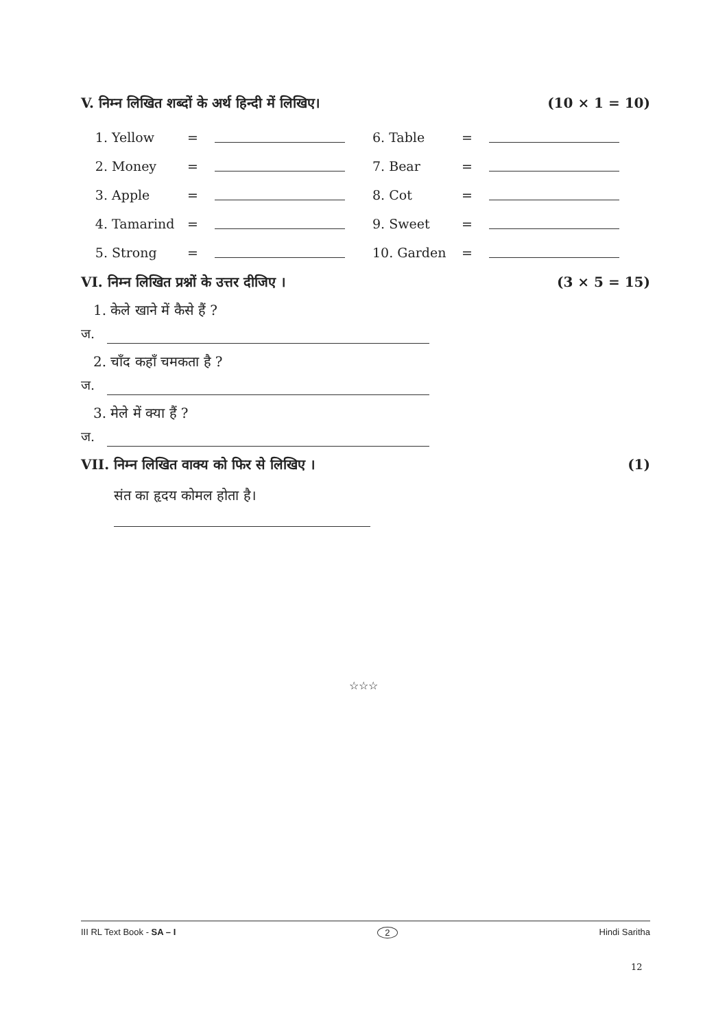V. निम्न लिखित शब्दों के अर्थ हिन्दी में लिखिए। (10 × 1 = 10)
| 1. | Yellow | = | | 6. Table | = | |
| 2. | Money | = | | 7. Bear | = | |
| 3. | Apple | = | | 8. Cot | = | |
| 4. | Tamarind | = | | 9. Sweet | = | |
| 5. | Strong | = | | 10. Garden | = | |
VI. निम्न लिखित प्रश्नों के उत्तर दीजिए । (3 × 5 = 15)
1. केले खाने में कैसे हैं ?
ज.
2. चाँद कहाँ चमकता है ?
ज.
3. मेले में क्या हैं ?
ज.
VII. निम्न लिखित वाक्य को फिर से लिखिए । (1)
संत का हृदय कोमल होता है।
☆☆☆
III RL Text Book - SA – I 2 Hindi Saritha
12